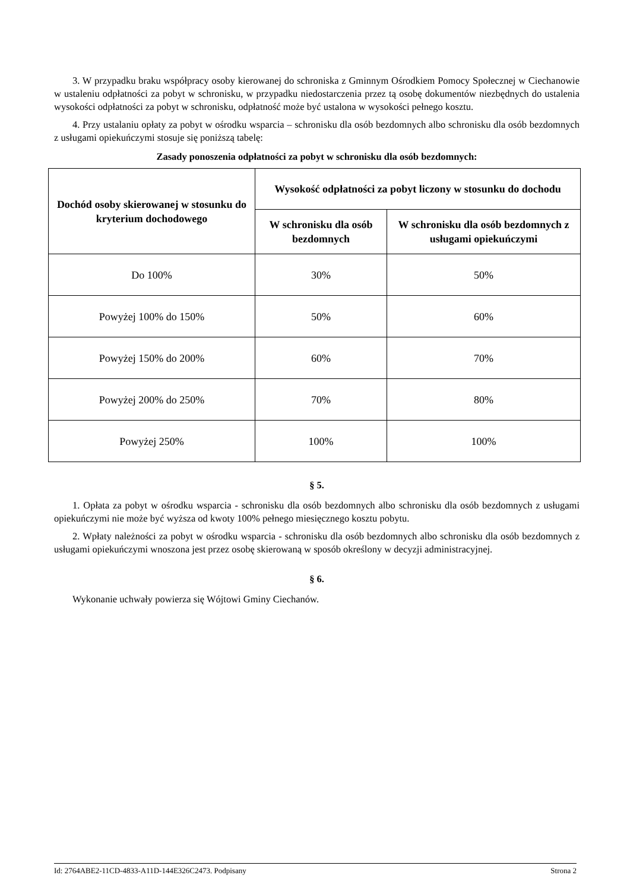3. W przypadku braku współpracy osoby kierowanej do schroniska z Gminnym Ośrodkiem Pomocy Społecznej w Ciechanowie w ustaleniu odpłatności za pobyt w schronisku, w przypadku niedostarczenia przez tą osobę dokumentów niezbędnych do ustalenia wysokości odpłatności za pobyt w schronisku, odpłatność może być ustalona w wysokości pełnego kosztu.
4. Przy ustalaniu opłaty za pobyt w ośrodku wsparcia – schronisku dla osób bezdomnych albo schronisku dla osób bezdomnych z usługami opiekuńczymi stosuje się poniższą tabelę:
Zasady ponoszenia odpłatności za pobyt w schronisku dla osób bezdomnych:
| Dochód osoby skierowanej w stosunku do kryterium dochodowego | Wysokość odpłatności za pobyt liczony w stosunku do dochodu | |
| --- | --- | --- |
| | W schronisku dla osób bezdomnych | W schronisku dla osób bezdomnych z usługami opiekuńczymi |
| Do 100% | 30% | 50% |
| Powyżej 100% do 150% | 50% | 60% |
| Powyżej 150% do 200% | 60% | 70% |
| Powyżej 200% do 250% | 70% | 80% |
| Powyżej 250% | 100% | 100% |
§ 5.
1. Opłata za pobyt w ośrodku wsparcia - schronisku dla osób bezdomnych albo schronisku dla osób bezdomnych z usługami opiekuńczymi nie może być wyższa od kwoty 100% pełnego miesięcznego kosztu pobytu.
2. Wpłaty należności za pobyt w ośrodku wsparcia - schronisku dla osób bezdomnych albo schronisku dla osób bezdomnych z usługami opiekuńczymi wnoszona jest przez osobę skierowaną w sposób określony w decyzji administracyjnej.
§ 6.
Wykonanie uchwały powierza się Wójtowi Gminy Ciechanów.
Id: 2764ABE2-11CD-4833-A11D-144E326C2473. Podpisany Strona 2